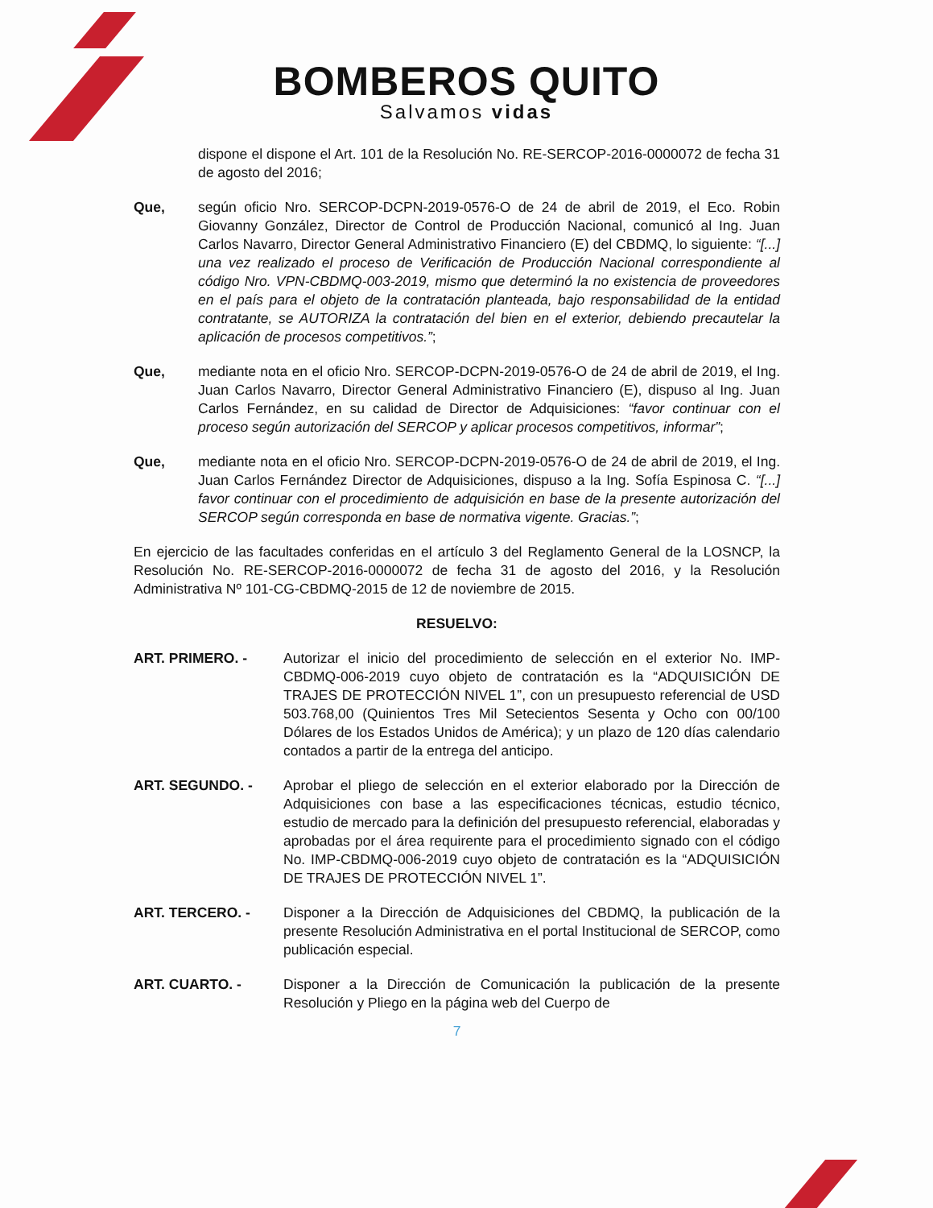BOMBEROS QUITO
Salvamos vidas
dispone el dispone el Art. 101 de la Resolución No. RE-SERCOP-2016-0000072 de fecha 31 de agosto del 2016;
Que, según oficio Nro. SERCOP-DCPN-2019-0576-O de 24 de abril de 2019, el Eco. Robin Giovanny González, Director de Control de Producción Nacional, comunicó al Ing. Juan Carlos Navarro, Director General Administrativo Financiero (E) del CBDMQ, lo siguiente: “[...] una vez realizado el proceso de Verificación de Producción Nacional correspondiente al código Nro. VPN-CBDMQ-003-2019, mismo que determinó la no existencia de proveedores en el país para el objeto de la contratación planteada, bajo responsabilidad de la entidad contratante, se AUTORIZA la contratación del bien en el exterior, debiendo precautelar la aplicación de procesos competitivos.”;
Que, mediante nota en el oficio Nro. SERCOP-DCPN-2019-0576-O de 24 de abril de 2019, el Ing. Juan Carlos Navarro, Director General Administrativo Financiero (E), dispuso al Ing. Juan Carlos Fernández, en su calidad de Director de Adquisiciones: “favor continuar con el proceso según autorización del SERCOP y aplicar procesos competitivos, informar”;
Que, mediante nota en el oficio Nro. SERCOP-DCPN-2019-0576-O de 24 de abril de 2019, el Ing. Juan Carlos Fernández Director de Adquisiciones, dispuso a la Ing. Sofía Espinosa C. “[...] favor continuar con el procedimiento de adquisición en base de la presente autorización del SERCOP según corresponda en base de normativa vigente. Gracias.”;
En ejercicio de las facultades conferidas en el artículo 3 del Reglamento General de la LOSNCP, la Resolución No. RE-SERCOP-2016-0000072 de fecha 31 de agosto del 2016, y la Resolución Administrativa Nº 101-CG-CBDMQ-2015 de 12 de noviembre de 2015.
RESUELVO:
ART. PRIMERO. - Autorizar el inicio del procedimiento de selección en el exterior No. IMP-CBDMQ-006-2019 cuyo objeto de contratación es la “ADQUISICIÓN DE TRAJES DE PROTECCIÓN NIVEL 1”, con un presupuesto referencial de USD 503.768,00 (Quinientos Tres Mil Setecientos Sesenta y Ocho con 00/100 Dólares de los Estados Unidos de América); y un plazo de 120 días calendario contados a partir de la entrega del anticipo.
ART. SEGUNDO. - Aprobar el pliego de selección en el exterior elaborado por la Dirección de Adquisiciones con base a las especificaciones técnicas, estudio técnico, estudio de mercado para la definición del presupuesto referencial, elaboradas y aprobadas por el área requirente para el procedimiento signado con el código No. IMP-CBDMQ-006-2019 cuyo objeto de contratación es la “ADQUISICIÓN DE TRAJES DE PROTECCIÓN NIVEL 1”.
ART. TERCERO. - Disponer a la Dirección de Adquisiciones del CBDMQ, la publicación de la presente Resolución Administrativa en el portal Institucional de SERCOP, como publicación especial.
ART. CUARTO. - Disponer a la Dirección de Comunicación la publicación de la presente Resolución y Pliego en la página web del Cuerpo de
7